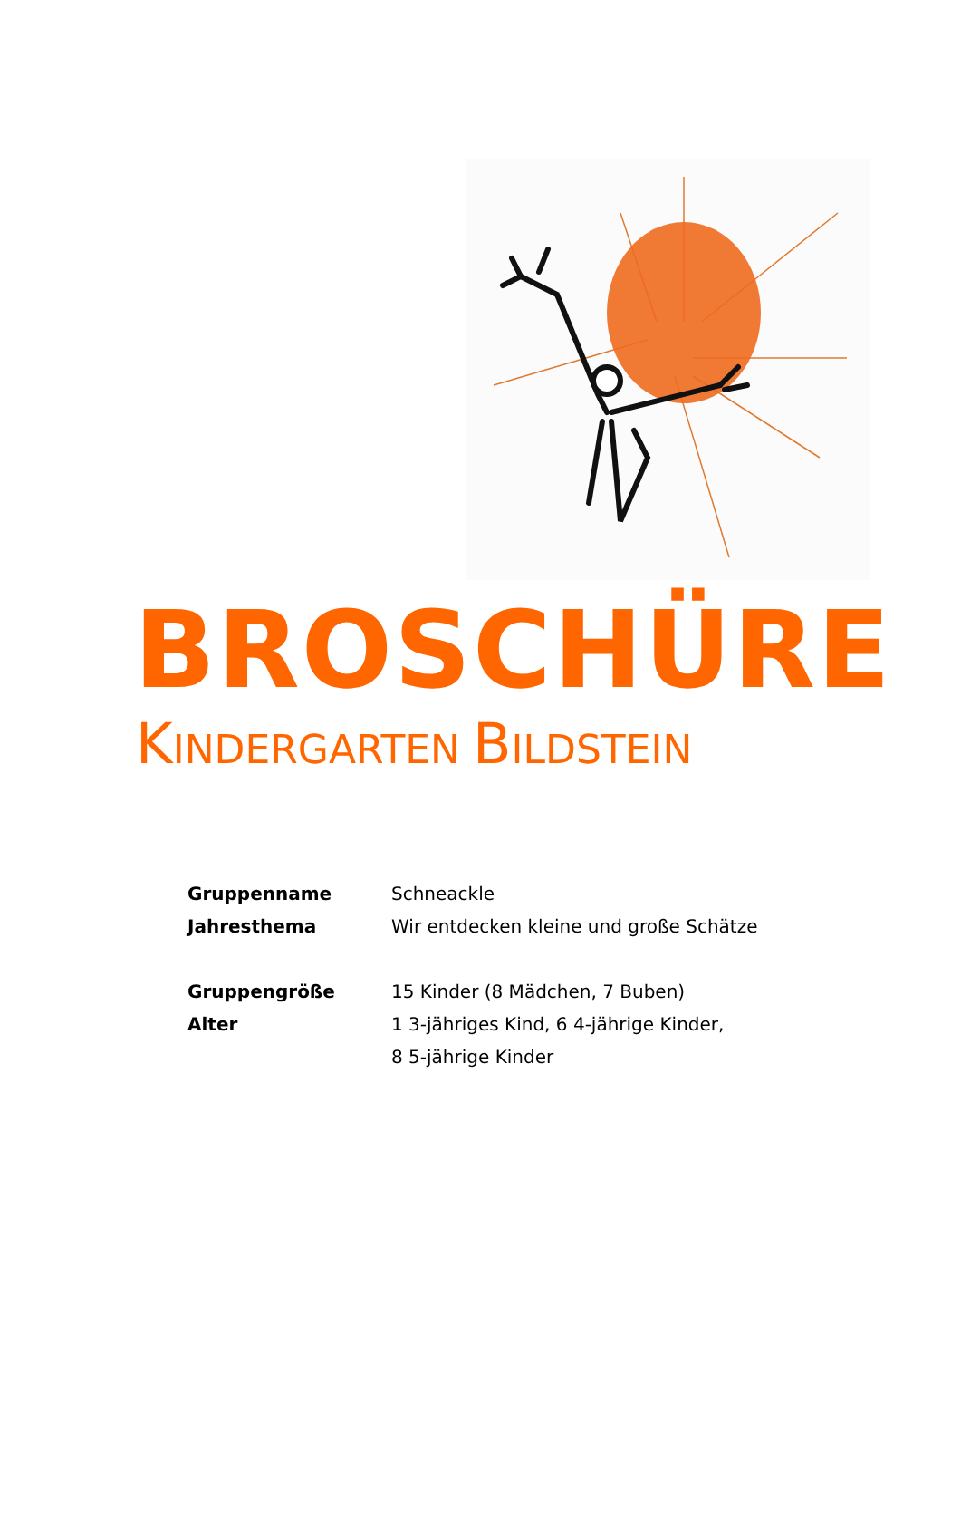BROSCHÜRE
KINDERGARTEN BILDSTEIN
Gruppenname Schneackle
Jahresthema Wir entdecken kleine und große Schätze
Gruppengröße 15 Kinder (8 Mädchen, 7 Buben)
Alter 1 3-jähriges Kind, 6 4-jährige Kinder,
8 5-jährige Kinder